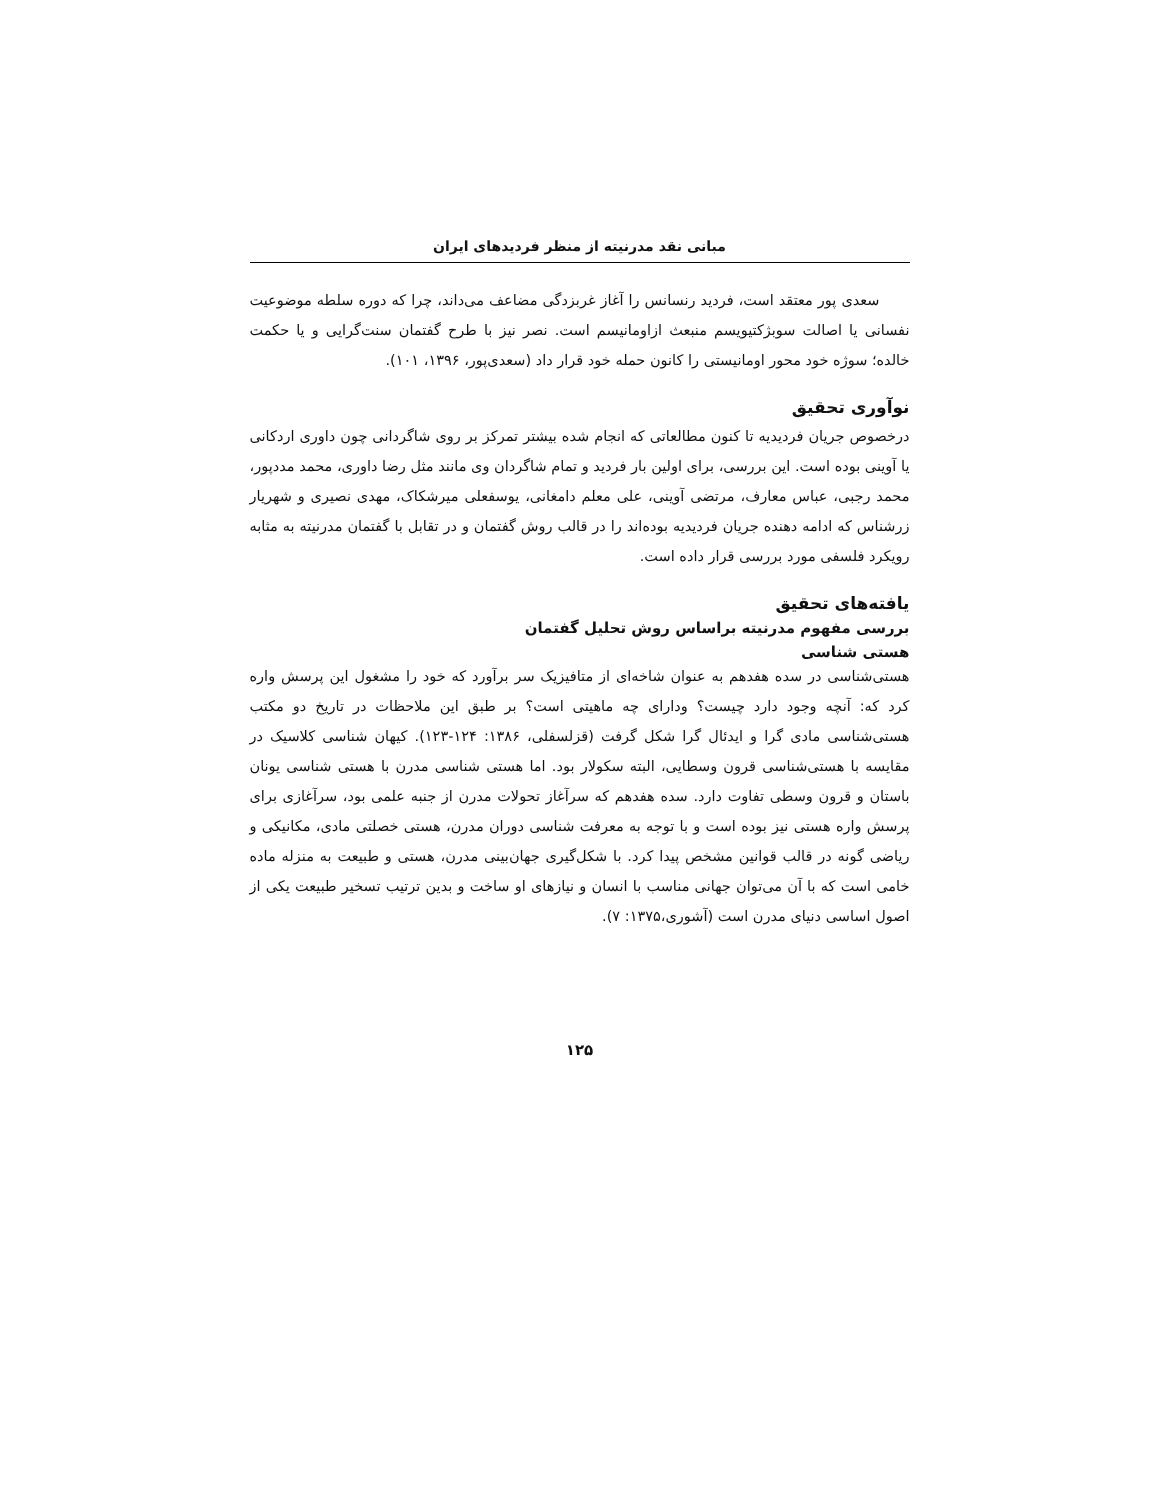مبانی نقد مدرنیته از منظر فردیدهای ایران
سعدی پور معتقد است، فردید رنسانس را آغاز غربزدگی مضاعف می‌داند، چرا که دوره سلطه موضوعیت نفسانی یا اصالت سوبژکتیویسم منبعث ازاومانیسم است. نصر نیز با طرح گفتمان سنت‌گرایی و یا حکمت خالده؛ سوژه خود محور اومانیستی را کانون حمله خود قرار داد (سعدی‌پور، ۱۳۹۶، ۱۰۱).
نوآوری تحقیق
درخصوص جریان فردیدیه تا کنون مطالعاتی که انجام شده بیشتر تمرکز بر روی شاگردانی چون داوری اردکانی یا آوینی بوده است. این بررسی، برای اولین بار فردید و تمام شاگردان وی مانند مثل رضا داوری، محمد مددپور، محمد رجبی، عباس معارف، مرتضی آوینی، علی معلم دامغانی، یوسفعلی میرشکاک، مهدی نصیری و شهریار زرشناس که ادامه دهنده جریان فردیدیه بوده‌اند را در قالب روش گفتمان و در تقابل با گفتمان مدرنیته به مثابه رویکرد فلسفی مورد بررسی قرار داده است.
یافته‌های تحقیق
بررسی مفهوم مدرنیته براساس روش تحلیل گفتمان
هستی شناسی
هستی‌شناسی در سده هفدهم به عنوان شاخه‌ای از متافیزیک سر برآورد که خود را مشغول این پرسش واره کرد که: آنچه وجود دارد چیست؟ ودارای چه ماهیتی است؟ بر طبق این ملاحظات در تاریخ دو مکتب هستی‌شناسی مادی گرا و ایدئال گرا شکل گرفت (قزلسفلی، ۱۳۸۶: ۱۲۴-۱۲۳). کیهان شناسی کلاسیک در مقایسه با هستی‌شناسی قرون وسطایی، البته سکولار بود. اما هستی شناسی مدرن با هستی شناسی یونان باستان و قرون وسطی تفاوت دارد. سده هفدهم که سرآغاز تحولات مدرن از جنبه علمی بود، سرآغازی برای پرسش واره هستی نیز بوده است و با توجه به معرفت شناسی دوران مدرن، هستی خصلتی مادی، مکانیکی و ریاضی گونه در قالب قوانین مشخص پیدا کرد. با شکل‌گیری جهان‌بینی مدرن، هستی و طبیعت به منزله ماده خامی است که با آن می‌توان جهانی مناسب با انسان و نیازهای او ساخت و بدین ترتیب تسخیر طبیعت یکی از اصول اساسی دنیای مدرن است (آشوری،۱۳۷۵: ۷).
۱۲۵